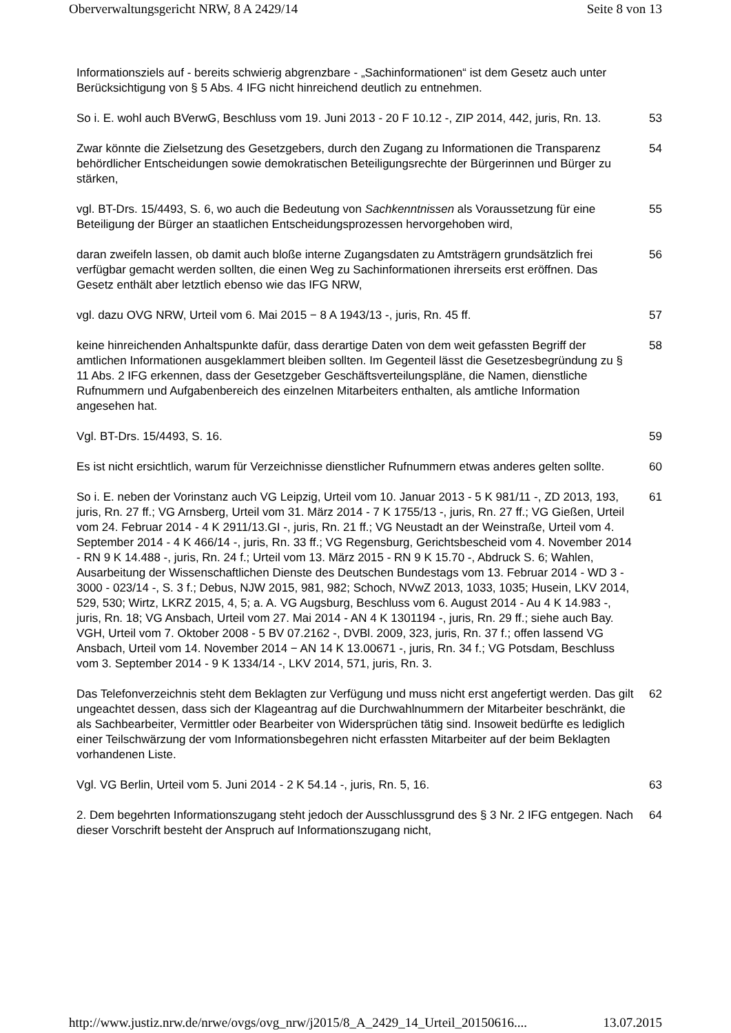Oberverwaltungsgericht NRW, 8 A 2429/14 Seite 8 von 13
Informationsziels auf - bereits schwierig abgrenzbare - „Sachinformationen“ ist dem Gesetz auch unter Berücksichtigung von § 5 Abs. 4 IFG nicht hinreichend deutlich zu entnehmen.
So i. E. wohl auch BVerwG, Beschluss vom 19. Juni 2013 - 20 F 10.12 -, ZIP 2014, 442, juris, Rn. 13.
53
Zwar könnte die Zielsetzung des Gesetzgebers, durch den Zugang zu Informationen die Transparenz behördlicher Entscheidungen sowie demokratischen Beteiligungsrechte der Bürgerinnen und Bürger zu stärken,
54
vgl. BT-Drs. 15/4493, S. 6, wo auch die Bedeutung von Sachkenntnissen als Voraussetzung für eine Beteiligung der Bürger an staatlichen Entscheidungsprozessen hervorgehoben wird,
55
daran zweifeln lassen, ob damit auch bloße interne Zugangsdaten zu Amtsträgern grundsätzlich frei verfügbar gemacht werden sollten, die einen Weg zu Sachinformationen ihrerseits erst eröffnen. Das Gesetz enthält aber letztlich ebenso wie das IFG NRW,
56
vgl. dazu OVG NRW, Urteil vom 6. Mai 2015 − 8 A 1943/13 -, juris, Rn. 45 ff. 57
keine hinreichenden Anhaltspunkte dafür, dass derartige Daten von dem weit gefassten Begriff der amtlichen Informationen ausgeklammert bleiben sollten. Im Gegenteil lässt die Gesetzesbegründung zu § 11 Abs. 2 IFG erkennen, dass der Gesetzgeber Geschäftsverteilungspläne, die Namen, dienstliche Rufnummern und Aufgabenbereich des einzelnen Mitarbeiters enthalten, als amtliche Information angesehen hat.
58
Vgl. BT-Drs. 15/4493, S. 16. 59
Es ist nicht ersichtlich, warum für Verzeichnisse dienstlicher Rufnummern etwas anderes gelten sollte.
60
So i. E. neben der Vorinstanz auch VG Leipzig, Urteil vom 10. Januar 2013 - 5 K 981/11 -, ZD 2013, 193, juris, Rn. 27 ff.; VG Arnsberg, Urteil vom 31. März 2014 - 7 K 1755/13 -, juris, Rn. 27 ff.; VG Gießen, Urteil vom 24. Februar 2014 - 4 K 2911/13.GI -, juris, Rn. 21 ff.; VG Neustadt an der Weinstraße, Urteil vom 4. September 2014 - 4 K 466/14 -, juris, Rn. 33 ff.; VG Regensburg, Gerichtsbescheid vom 4. November 2014 - RN 9 K 14.488 -, juris, Rn. 24 f.; Urteil vom 13. März 2015 - RN 9 K 15.70 -, Abdruck S. 6; Wahlen, Ausarbeitung der Wissenschaftlichen Dienste des Deutschen Bundestags vom 13. Februar 2014 - WD 3 - 3000 - 023/14 -, S. 3 f.; Debus, NJW 2015, 981, 982; Schoch, NVwZ 2013, 1033, 1035; Husein, LKV 2014, 529, 530; Wirtz, LKRZ 2015, 4, 5; a. A. VG Augsburg, Beschluss vom 6. August 2014 - Au 4 K 14.983 -, juris, Rn. 18; VG Ansbach, Urteil vom 27. Mai 2014 - AN 4 K 1301194 -, juris, Rn. 29 ff.; siehe auch Bay. VGH, Urteil vom 7. Oktober 2008 - 5 BV 07.2162 -, DVBl. 2009, 323, juris, Rn. 37 f.; offen lassend VG Ansbach, Urteil vom 14. November 2014 − AN 14 K 13.00671 -, juris, Rn. 34 f.; VG Potsdam, Beschluss vom 3. September 2014 - 9 K 1334/14 -, LKV 2014, 571, juris, Rn. 3.
61
Das Telefonverzeichnis steht dem Beklagten zur Verfügung und muss nicht erst angefertigt werden. Das gilt ungeachtet dessen, dass sich der Klageantrag auf die Durchwahlnummern der Mitarbeiter beschränkt, die als Sachbearbeiter, Vermittler oder Bearbeiter von Widersprüchen tätig sind. Insoweit bedürfte es lediglich einer Teilschwärzung der vom Informationsbegehren nicht erfassten Mitarbeiter auf der beim Beklagten vorhandenen Liste.
62
Vgl. VG Berlin, Urteil vom 5. Juni 2014 - 2 K 54.14 -, juris, Rn. 5, 16. 63
2. Dem begehrten Informationszugang steht jedoch der Ausschlussgrund des § 3 Nr. 2 IFG entgegen. Nach dieser Vorschrift besteht der Anspruch auf Informationszugang nicht,
64
http://www.justiz.nrw.de/nrwe/ovgs/ovg_nrw/j2015/8_A_2429_14_Urteil_20150616.... 13.07.2015